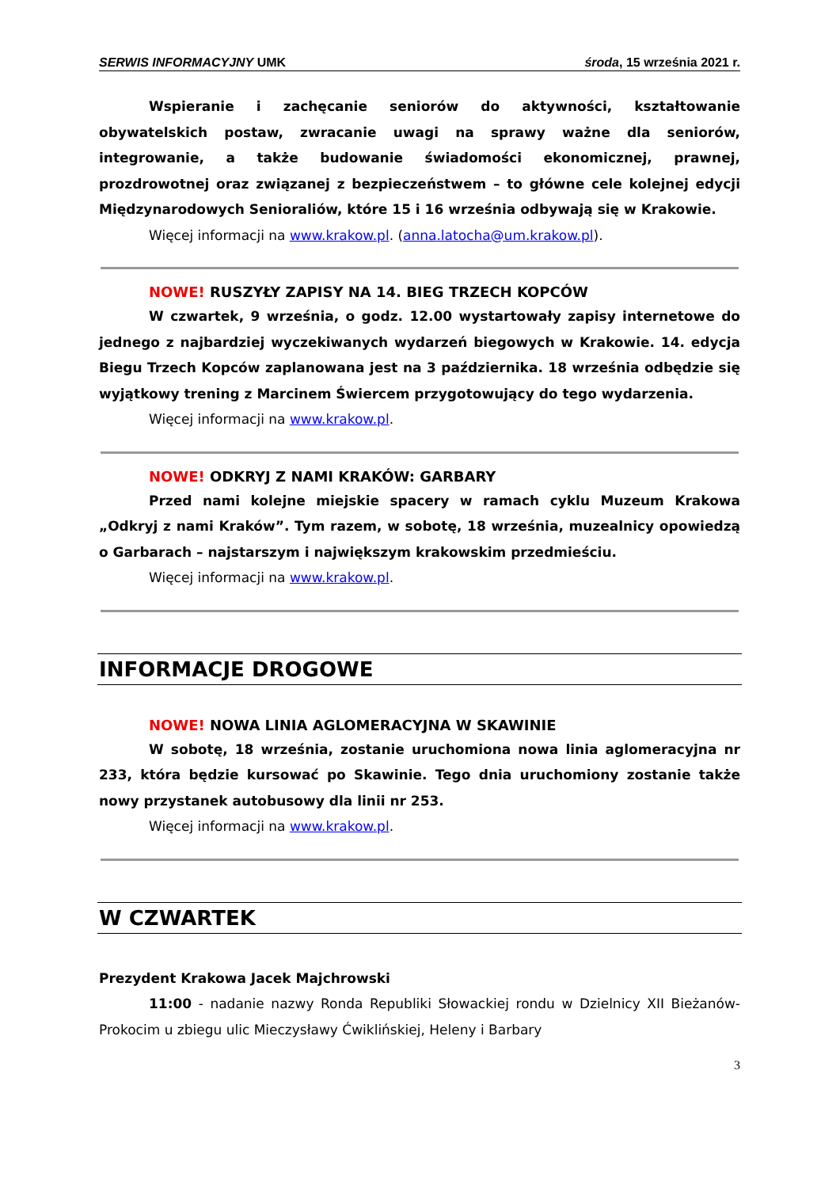SERWIS INFORMACYJNY UMK środa, 15 września 2021 r.
Wspieranie i zachęcanie seniorów do aktywności, kształtowanie obywatelskich postaw, zwracanie uwagi na sprawy ważne dla seniorów, integrowanie, a także budowanie świadomości ekonomicznej, prawnej, prozdrowotnej oraz związanej z bezpieczeństwem – to główne cele kolejnej edycji Międzynarodowych Senioraliów, które 15 i 16 września odbywają się w Krakowie.
Więcej informacji na www.krakow.pl. (anna.latocha@um.krakow.pl).
NOWE! RUSZYŁY ZAPISY NA 14. BIEG TRZECH KOPCÓW
W czwartek, 9 września, o godz. 12.00 wystartowały zapisy internetowe do jednego z najbardziej wyczekiwanych wydarzeń biegowych w Krakowie. 14. edycja Biegu Trzech Kopców zaplanowana jest na 3 października. 18 września odbędzie się wyjątkowy trening z Marcinem Świercem przygotowujący do tego wydarzenia.
Więcej informacji na www.krakow.pl.
NOWE! ODKRYJ Z NAMI KRAKÓW: GARBARY
Przed nami kolejne miejskie spacery w ramach cyklu Muzeum Krakowa „Odkryj z nami Kraków”. Tym razem, w sobotę, 18 września, muzealnicy opowiedzą o Garbarach – najstarszym i największym krakowskim przedmieściu.
Więcej informacji na www.krakow.pl.
INFORMACJE DROGOWE
NOWE! NOWA LINIA AGLOMERACYJNA W SKAWINIE
W sobotę, 18 września, zostanie uruchomiona nowa linia aglomeracyjna nr 233, która będzie kursować po Skawinie. Tego dnia uruchomiony zostanie także nowy przystanek autobusowy dla linii nr 253.
Więcej informacji na www.krakow.pl.
W CZWARTEK
Prezydent Krakowa Jacek Majchrowski
11:00 - nadanie nazwy Ronda Republiki Słowackiej rondu w Dzielnicy XII Bieżanów-Prokocim u zbiegu ulic Mieczysławy Ćwiklińskiej, Heleny i Barbary
3